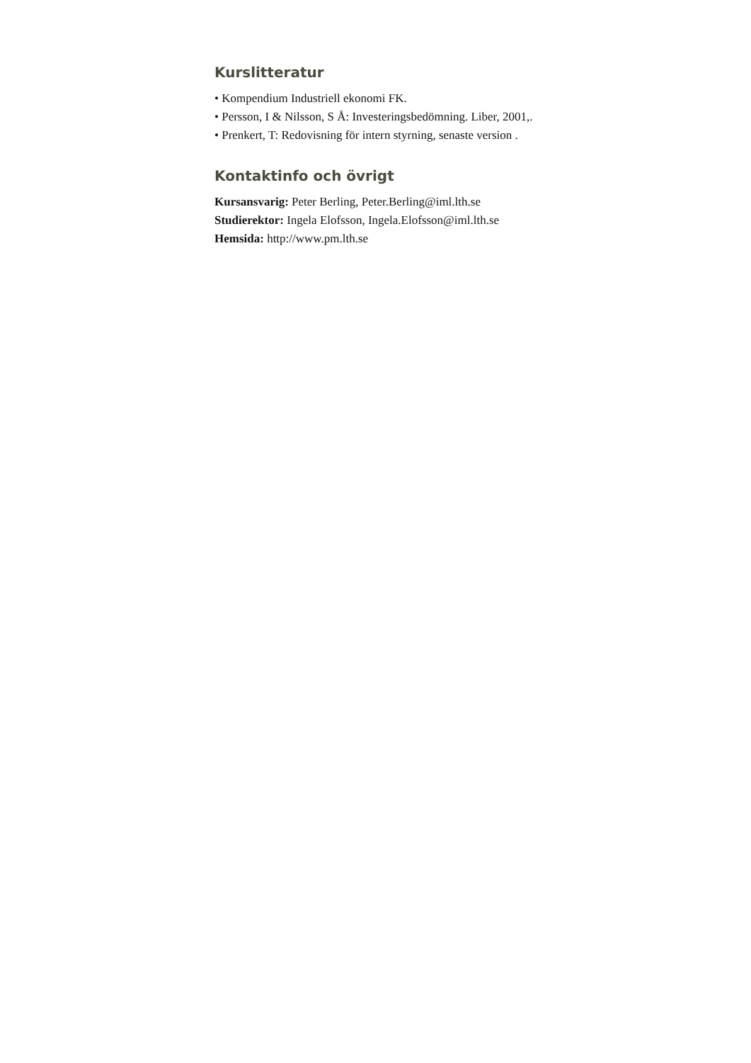Kurslitteratur
• Kompendium Industriell ekonomi FK.
• Persson, I & Nilsson, S Å: Investeringsbedömning. Liber, 2001,.
• Prenkert, T: Redovisning för intern styrning, senaste version .
Kontaktinfo och övrigt
Kursansvarig: Peter Berling, Peter.Berling@iml.lth.se
Studierektor: Ingela Elofsson, Ingela.Elofsson@iml.lth.se
Hemsida: http://www.pm.lth.se